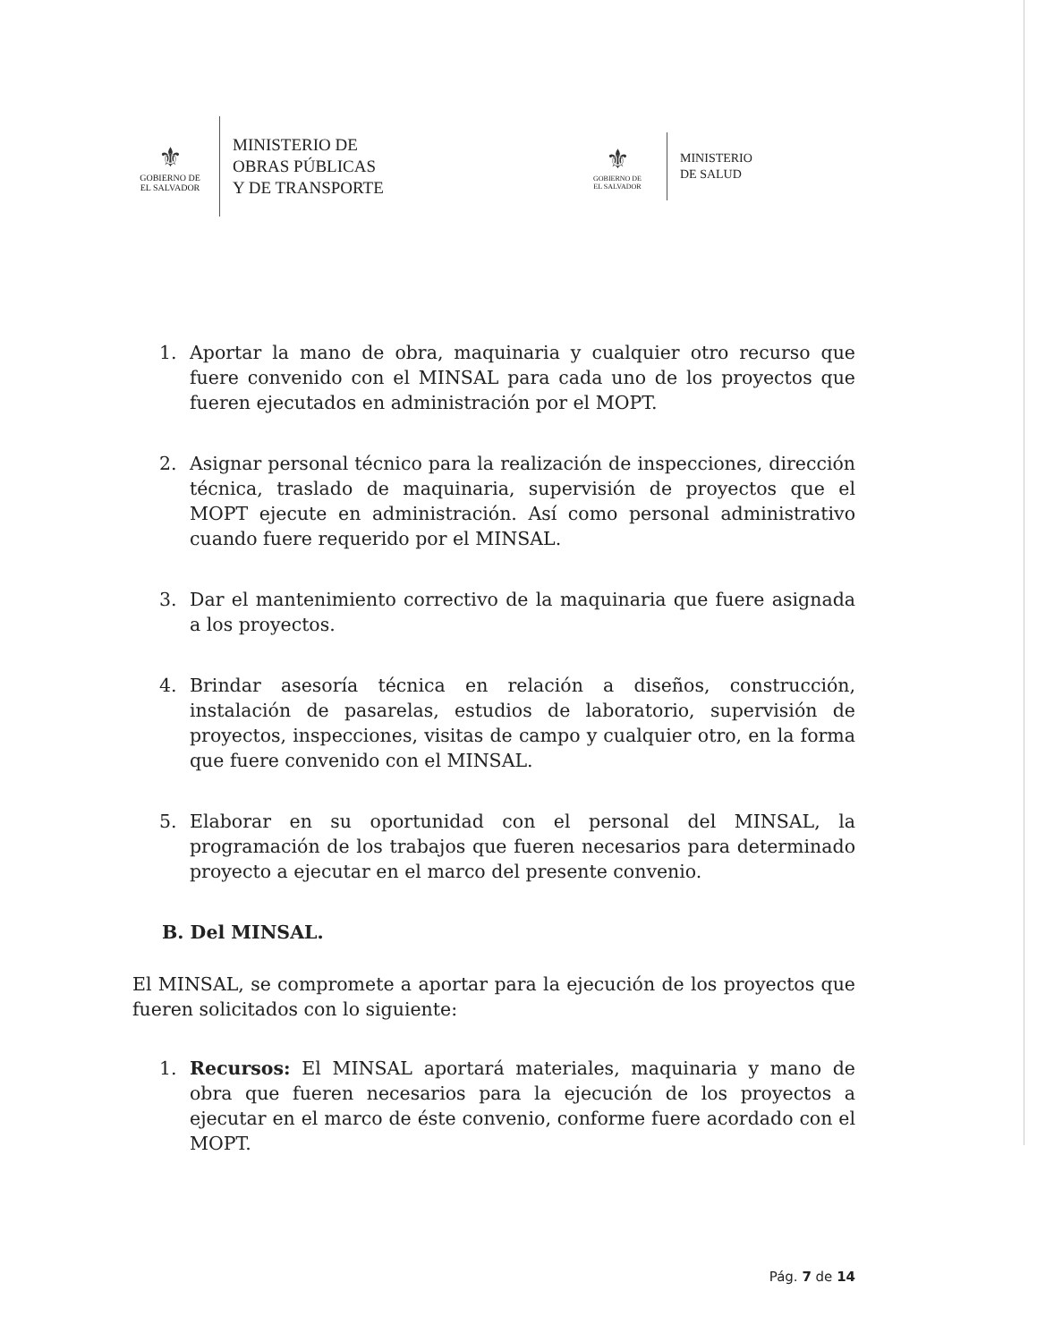⚜
GOBIERNO DE
EL SALVADOR
MINISTERIO DE
OBRAS PÚBLICAS
Y DE TRANSPORTE
⚜
GOBIERNO DE
EL SALVADOR
MINISTERIO
DE SALUD
1. Aportar la mano de obra, maquinaria y cualquier otro recurso que fuere convenido con el MINSAL para cada uno de los proyectos que fueren ejecutados en administración por el MOPT.
2. Asignar personal técnico para la realización de inspecciones, dirección técnica, traslado de maquinaria, supervisión de proyectos que el MOPT ejecute en administración. Así como personal administrativo cuando fuere requerido por el MINSAL.
3. Dar el mantenimiento correctivo de la maquinaria que fuere asignada a los proyectos.
4. Brindar asesoría técnica en relación a diseños, construcción, instalación de pasarelas, estudios de laboratorio, supervisión de proyectos, inspecciones, visitas de campo y cualquier otro, en la forma que fuere convenido con el MINSAL.
5. Elaborar en su oportunidad con el personal del MINSAL, la programación de los trabajos que fueren necesarios para determinado proyecto a ejecutar en el marco del presente convenio.
B. Del MINSAL.
El MINSAL, se compromete a aportar para la ejecución de los proyectos que fueren solicitados con lo siguiente:
1. Recursos: El MINSAL aportará materiales, maquinaria y mano de obra que fueren necesarios para la ejecución de los proyectos a ejecutar en el marco de éste convenio, conforme fuere acordado con el MOPT.
Pág. 7 de 14